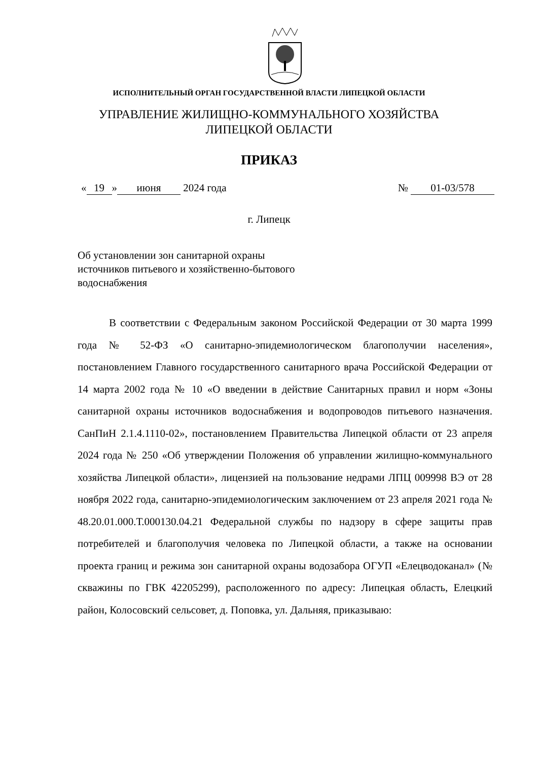ИСПОЛНИТЕЛЬНЫЙ ОРГАН ГОСУДАРСТВЕННОЙ ВЛАСТИ ЛИПЕЦКОЙ ОБЛАСТИ
УПРАВЛЕНИЕ ЖИЛИЩНО-КОММУНАЛЬНОГО ХОЗЯЙСТВА
ЛИПЕЦКОЙ ОБЛАСТИ
ПРИКАЗ
« 19 » июня 2024 года № 01-03/578
г. Липецк
Об установлении зон санитарной охраны
источников питьевого и хозяйственно-бытового
водоснабжения
В соответствии с Федеральным законом Российской Федерации от 30 марта 1999 года № 52-ФЗ «О санитарно-эпидемиологическом благополучии населения», постановлением Главного государственного санитарного врача Российской Федерации от 14 марта 2002 года № 10 «О введении в действие Санитарных правил и норм «Зоны санитарной охраны источников водоснабжения и водопроводов питьевого назначения. СанПиН 2.1.4.1110-02», постановлением Правительства Липецкой области от 23 апреля 2024 года № 250 «Об утверждении Положения об управлении жилищно-коммунального хозяйства Липецкой области», лицензией на пользование недрами ЛПЦ 009998 ВЭ от 28 ноября 2022 года, санитарно-эпидемиологическим заключением от 23 апреля 2021 года № 48.20.01.000.Т.000130.04.21 Федеральной службы по надзору в сфере защиты прав потребителей и благополучия человека по Липецкой области, а также на основании проекта границ и режима зон санитарной охраны водозабора ОГУП «Елецводоканал» (№ скважины по ГВК 42205299), расположенного по адресу: Липецкая область, Елецкий район, Колосовский сельсовет, д. Поповка, ул. Дальняя, приказываю: